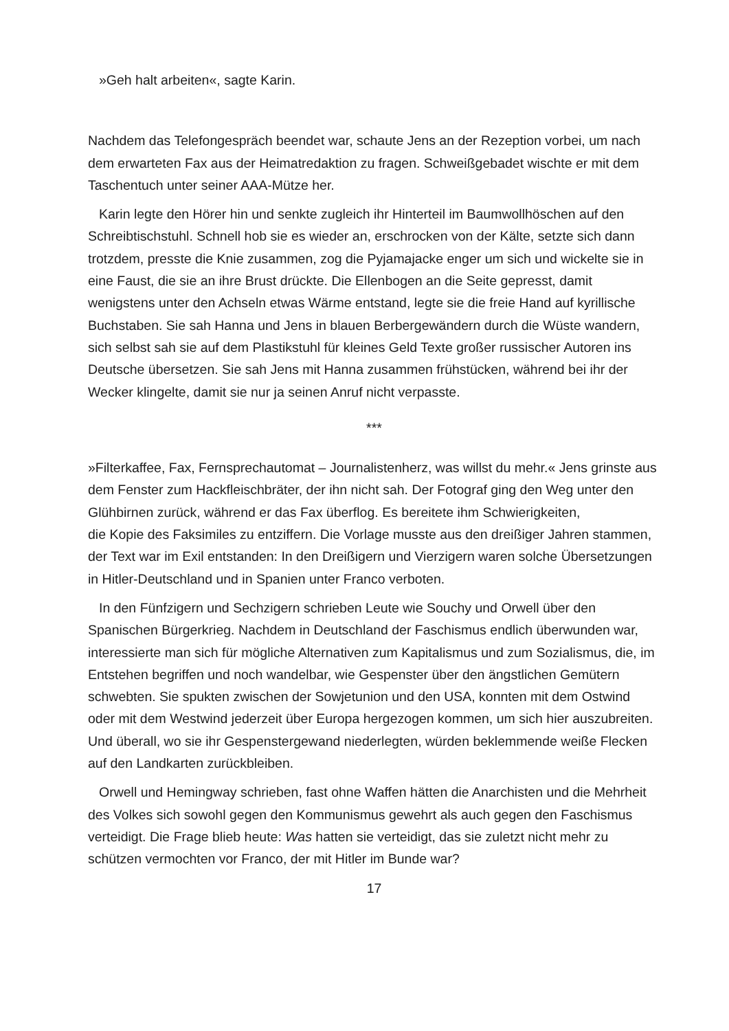»Geh halt arbeiten«, sagte Karin.
Nachdem das Telefongespräch beendet war, schaute Jens an der Rezeption vorbei, um nach dem erwarteten Fax aus der Heimatredaktion zu fragen. Schweißgebadet wischte er mit dem Taschentuch unter seiner AAA-Mütze her.
Karin legte den Hörer hin und senkte zugleich ihr Hinterteil im Baumwollhöschen auf den Schreibtischstuhl. Schnell hob sie es wieder an, erschrocken von der Kälte, setzte sich dann trotzdem, presste die Knie zusammen, zog die Pyjamajacke enger um sich und wickelte sie in eine Faust, die sie an ihre Brust drückte. Die Ellenbogen an die Seite gepresst, damit wenigstens unter den Achseln etwas Wärme entstand, legte sie die freie Hand auf kyrillische Buchstaben. Sie sah Hanna und Jens in blauen Berbergewändern durch die Wüste wandern, sich selbst sah sie auf dem Plastikstuhl für kleines Geld Texte großer russischer Autoren ins Deutsche übersetzen. Sie sah Jens mit Hanna zusammen frühstücken, während bei ihr der Wecker klingelte, damit sie nur ja seinen Anruf nicht verpasste.
***
»Filterkaffee, Fax, Fernsprechautomat – Journalistenherz, was willst du mehr.« Jens grinste aus dem Fenster zum Hackfleischbräter, der ihn nicht sah. Der Fotograf ging den Weg unter den Glühbirnen zurück, während er das Fax überflog. Es bereitete ihm Schwierigkeiten,
die Kopie des Faksimiles zu entziffern. Die Vorlage musste aus den dreißiger Jahren stammen, der Text war im Exil entstanden: In den Dreißigern und Vierzigern waren solche Übersetzungen in Hitler-Deutschland und in Spanien unter Franco verboten.
In den Fünfzigern und Sechzigern schrieben Leute wie Souchy und Orwell über den Spanischen Bürgerkrieg. Nachdem in Deutschland der Faschismus endlich überwunden war, interessierte man sich für mögliche Alternativen zum Kapitalismus und zum Sozialismus, die, im Entstehen begriffen und noch wandelbar, wie Gespenster über den ängstlichen Gemütern schwebten. Sie spukten zwischen der Sowjetunion und den USA, konnten mit dem Ostwind oder mit dem Westwind jederzeit über Europa hergezogen kommen, um sich hier auszubreiten. Und überall, wo sie ihr Gespenstergewand niederlegten, würden beklemmende weiße Flecken auf den Landkarten zurückbleiben.
Orwell und Hemingway schrieben, fast ohne Waffen hätten die Anarchisten und die Mehrheit des Volkes sich sowohl gegen den Kommunismus gewehrt als auch gegen den Faschismus verteidigt. Die Frage blieb heute: Was hatten sie verteidigt, das sie zuletzt nicht mehr zu schützen vermochten vor Franco, der mit Hitler im Bunde war?
17